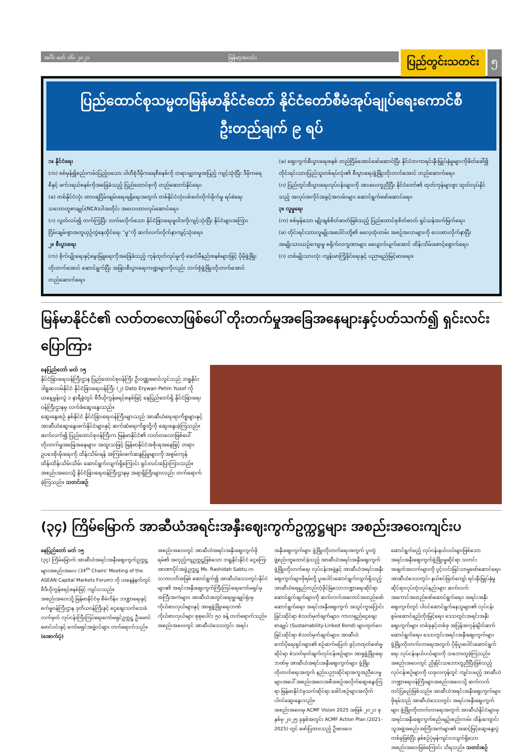အင်္ဂါ၊ မတ် ၁၆၊ ၂၀၂၁ မြန်မာ့အလင်း
ပြည်တွင်းသတင်း ၅
ပြည်ထောင်စုသမ္မတမြန်မာနိုင်ငံတော် နိုင်ငံတော်စီမံအုပ်ချုပ်ရေးကောင်စီ ဦးတည်ချက် ၉ ရပ်
၁။ နိုင်ငံရေး
(က) စစ်မှန်၍စည်းကမ်းပြည့်ဝသော ပါတီစုံဒီမိုကရေစီစနစ်ကို တရားမျှတမှုအပြည့် ကျင့်သုံးပြီး ဒီမိုကရေစီနှင့် ဖက်ဒရယ်စနစ်ကိုအခြေခံသည့် ပြည်ထောင်စုကို တည်ဆောက်နိုင်ရေး၊
(ခ) တစ်နိုင်ငံလုံး ထာဝရငြိမ်းချမ်းရေးရရှိရေးအတွက် တစ်နိုင်ငံလုံးပစ်ခတ်တိုက်ခိုက်မှု ရပ်စဲရေးသဘောတူစာချုပ်(NCA)ပါအတိုင်း အလေးထားလုပ်ဆောင်ရေး၊
(ဂ) လွတ်လပ်၍ တက်ကြွပြီး ဘက်မလိုက်သော နိုင်ငံခြားရေးမူဝါဒကိုကျင့်သုံးပြီး နိုင်ငံများအကြား ငြိမ်းချမ်းစွာအတူယှဉ်တွဲနေထိုင်ရေး “မူ”ကို ဆက်လက်လိုက်နာကျင့်သုံးရေး၊
၂။ စီးပွားရေး
(က) စိုက်ပျိုးရေးနှင့်မွေးမြူရေးကိုအခြေခံသည့် ကုန်ထုတ်လုပ်မှုကို ခေတ်မီနည်းစနစ်များဖြင့် ပိုမိုဖွံ့ဖြိုးတိုးတက်အောင် ဆောင်ရွက်ပြီး အခြားစီးပွားရေးကဏ္ဍများကိုလည်း ဘက်စုံဖွံ့ဖြိုးတိုးတက်အောင် တည်ဆောက်ရေး၊
(ခ) ဈေးကွက်စီးပွားရေးစနစ် တည်ငြိမ်အောင်ဖော်ဆောင်ပြီး နိုင်ငံတကာရင်းနှီးမြှုပ်နှံမှုများကိုဖိတ်ခေါ်၍ တိုင်းရင်းသားပြည်သူတစ်ရပ်လုံး၏ စီးပွားရေးဖွံ့ဖြိုးတိုးတက်အောင် တည်ဆောက်ရေး၊
(ဂ) ပြည်တွင်းစီးပွားရေးလုပ်ငန်းများကို အားပေးကူညီပြီး နိုင်ငံတော်၏ ထုတ်ကုန်များစွာ ထုတ်လုပ်နိုင်သည့် အလုပ်အကိုင်အခွင့်အလမ်းများ ဆောင်ရွက်ဖော်ဆောင်ရေး၊
၃။ လူမှုရေး
(က) စစ်မှန်သော မျိုးချစ်စိတ်ဓာတ်ဖြစ်သည့် ပြည်ထောင်စုစိတ်ဓာတ် ရှင်သန်ထက်မြက်ရေး၊
(ခ) တိုင်းရင်းသားလူမျိုးအပေါင်းတို့၏ ဓလေ့ထုံးတမ်း အစဉ်အလာများကို လေးစားလိုက်နာပြီး အမျိုးသားယဉ်ကျေးမှု စရိုက်လက္ခဏာများ မပျောက်ပျက်အောင် ထိန်းသိမ်းစောင့်ရှောက်ရေး၊
(ဂ) တစ်မျိုးသားလုံး ကျန်းမာကြံ့ခိုင်ရေးနှင့် ပညာရည်မြင့်မားရေး။
မြန်မာနိုင်ငံ၏ လတ်တလောဖြစ်ပေါ် တိုးတက်မှုအခြေအနေများနှင့်ပတ်သက်၍ ရှင်းလင်းပြောကြား
နေပြည်တော် မတ် ၁၅
နိုင်ငံခြားရေးဝန်ကြီးဌာန ပြည်ထောင်စုဝန်ကြီး ဦးဝဏ္ဏမောင်လွင်သည် ဘရူနိုင်းဒါရူဆလမ်နိုင်ငံ နိုင်ငံခြားရေးဝန်ကြီး (၂) Dato Erywan Pehin Yusof ကို ယနေ့မွန်းလွဲ ၁ နာရီခွဲတွင် ဗီဒီယိုကွန်ဖရင့်စနစ်ဖြင့် နေပြည်တော်ရှိ နိုင်ငံခြားရေးဝန်ကြီးဌာနမှ လက်ခံဆွေးနွေးသည်။
ဆွေးနွေးစဉ် နှစ်နိုင်ငံ နိုင်ငံခြားရေးဝန်ကြီးများသည် အာဆီယံရေးရာကိစ္စများနှင့် အာဆီယံဆွေးနွေးဖက်နိုင်ငံများနှင့် ဆက်ဆံရေးကိစ္စတို့ကို ဆွေးနွေးခဲ့ကြသည်။
ဆက်လက်၍ ပြည်ထောင်စုဝန်ကြီးက မြန်မာနိုင်ငံ၏ လတ်တလောဖြစ်ပေါ်တိုးတက်မှုအခြေအနေများ၊ အထူးသဖြင့် မြန်မာနိုင်ငံအစိုးရအနေဖြင့် တရားဥပဒေစိုးမိုးရေးကို ထိန်းသိမ်းရန် အကြမ်းဖက်ဆန္ဒပြမှုများကို အစွမ်းကုန်ထိန်းထိန်းသိမ်းသိမ်း ဆောင်ရွက်လျက်ရှိကြောင်း ရှင်းလင်းပြောကြားသည်။
အစည်းအဝေးသို့ နိုင်ငံခြားရေးဝန်ကြီးဌာနမှ အရာရှိကြီးများလည်း တက်ရောက်ခဲ့ကြသည်။ သတင်းစဉ်
(၃၄) ကြိမ်မြောက် အာဆီယံအရင်းအနှီးဈေးကွက်ဥက္ကဋ္ဌများ အစည်းအဝေးကျင်းပ
နေပြည်တော် မတ် ၁၅
(၃၄) ကြိမ်မြောက် အာဆီယံအရင်းအနှီးဈေးကွက်ဥက္ကဋ္ဌများအစည်းအဝေး (34<sup>th</sup> Chairs' Meeting of the ASEAN Capital Markets Forum) ကို ယနေ့နံနက်တွင် ဗီဒီယိုကွန်ဖရင့်စနစ်ဖြင့် ကျင်းပသည်။
အစည်းအဝေးသို့ မြန်မာနိုင်ငံမှ စီမံကိန်း၊ ဘဏ္ဍာရေးနှင့် စက်မှုဝန်ကြီးဌာန ဒုတိယဝန်ကြီးနှင့် ငွေချေးသက်သေခံလက်မှတ် လုပ်ငန်းကြီးကြပ်ရေးကော်မရှင်ဥက္ကဋ္ဌ ဦးမောင်မောင်ဝင်းနှင့် ကော်မရှင်အဖွဲ့ဝင်များ တက်ရောက်သည်။ (အောက်ပုံ)
အစည်းအဝေးတွင် အာဆီယံအရင်းအနှီးဈေးကွက်ဖိုရမ်၏ အလှည့်ကျဥက္ကဋ္ဌဖြစ်သော ဘရူနိုင်းနိုင်ငံ ငွေကြေးအာဏာပိုင်အဖွဲ့ဥက္ကဋ္ဌ Ms. Rashidah Sabtu က သဘာပတိအဖြစ် ဆောင်ရွက်၍ အာဆီယံဒေသတွင်းနိုင်ငံများ၏ အရင်းအနှီးဈေးကွက်ကြီးကြပ်ရေးကော်မရှင်မှ အကြီးအကဲများ၊ အာဆီယံအတွင်းရေးမှူးချုပ်ရုံးမှ ကိုယ်စားလှယ်များနှင့် အာရှဖွံ့ဖြိုးရေးဘဏ် ကိုယ်စားလှယ်များ စုစုပေါင်း ၅၀ ခန့် တက်ရောက်သည်။
အစည်းအဝေးတွင် အာဆီယံဒေသတွင်း အရင်း
အနှီးဈေးကွက်များ ဖွံ့ဖြိုးတိုးတက်ရေးအတွက် ပူးတွဲဖွဲ့စည်းထူထောင်ခဲ့သည့် အာဆီယံအရင်းအနှီးဈေးကွက်ဖွံ့ဖြိုးတိုးတက်ရေး လုပ်ငန်းအဖွဲ့နှင့် အာဆီယံအရင်းအနှီးဈေးကွက်များဖိုရမ်တို့ ပူးပေါင်းဆောင်ရွက်လျက်ရှိသည့် အာဆီယံရေရှည်တည်တံ့ခိုင်မြဲသောဘဏ္ဍာရေးဆိုင်ရာ ဆောင်ရွက်ချက်များကို ဆက်လက်အကောင်အထည်ဖော်ဆောင်ရွက်ရေး၊ အရင်းအနှီးဈေးကွက် အသွင်ကူးပြောင်းခြင်းဆိုင်ရာ စံသတ်မှတ်ချက်များ၊ ကာလရှည်ငွေချေးစာချုပ် (Sustainability-Linked Bond) များထုတ်ဝေခြင်းဆိုင်ရာ စံသတ်မှတ်ချက်များ၊ အာဆီယံကော်ပိုရေးရှင်းများ၏ စဉ်ဆက်မပြတ် ဖွင့်ဟထုတ်ဖော်မှုဆိုင်ရာ စံသတ်မှတ်ချက်လုပ်ငန်းစဉ်များ၊ အာရှဖွံ့ဖြိုးရေးဘဏ်မှ အာဆီယံအရင်းအနှီးဈေးကွက်များ ဖွံ့ဖြိုးတိုးတက်ရေးအတွက် နည်းပညာဆိုင်ရာအကူအညီပေးမှုများအပေါ် အစည်းအဝေးအစီအစဉ်အလိုက်ဆွေးနွေးကြရာ မြန်မာနိုင်ငံမှသက်ဆိုင်ရာ ခေါင်းစဉ်များအလိုက် ပါဝင်ဆွေးနွေးသည်။
အစည်းအဝေးမှ ACMF Vision 2025 အဖြစ် ၂၀၂၁ ခုနှစ်မှ ၂၀၂၅ ခုနှစ်အတွင်း ACMF Action Plan (2021-2025) တွင် ဖော်ပြထားသည့် ဦးစားပေး
ဆောင်ရွက်မည့် လုပ်ငန်းနယ်ပယ်များဖြစ်သော အရင်းအနှီးဈေးကွက်ဖွံ့ဖြိုးမှုဆိုင်ရာ သတင်းအချက်အလက်များကို ပွင့်လင်းမြင်သာမှုဖော်ဆောင်ရေး၊ အာဆီယံဒေသတွင်း နယ်စပ်ဖြတ်ကျော် ရင်းနှီးမြှုပ်နှံမှုဆိုင်ရာလုပ်ထုံးလုပ်နည်းများ ဆက်လက်အကောင်အထည်ဖော်ဆောင်ရွက်ရေး၊ အရင်းအနှီးဈေးကွက်တွင် ပါဝင်ဆောင်ရွက်နေသူများ၏ လုပ်ငန်းစွမ်းဆောင်ရည်တိုးမြှင့်ရေး၊ ဒေသတွင်းအရင်းအနှီးဈေးကွက်များ တစ်ခုနှင့်တစ်ခု အပြန်အလှန်ချိတ်ဆက်ဆောင်ရွက်ရေး၊ ဒေသတွင်းအရင်းအနှီးဈေးကွက်များ ဖွံ့ဖြိုးတိုးတက်လာရေးအတွက် ပိုမိုပူးပေါင်းဆောင်ရွက်ရေး လုပ်ငန်းနယ်ပယ်များကို သဘောတူခဲ့ကြသည်။
အစည်းအဝေးတွင် ညှိနှိုင်းသဘောတူညီပြီးဖြစ်သည့်လုပ်ငန်းစဉ်များကို ယခုလကုန်တွင် ကျင်းပမည့် အာဆီယံဘဏ္ဍာရေးဝန်ကြီးများအစည်းအဝေးသို့ ဆက်လက်တင်ပြမည်ဖြစ်သည်။ အာဆီယံအရင်းအနှီးဈေးကွက်များဖိုရမ်သည် အာဆီယံဒေသတွင်း အရင်းအနှီးဈေးကွက်များ ဖွံ့ဖြိုးတိုးတက်လာရေးအတွက် အာဆီယံနိုင်ငံများမှ အရင်းအနှီးဈေးကွက်စည်းမျဉ်းစည်းကမ်း ထိန်းကျောင်းသူအဖွဲ့အစည်းအကြီးအကဲများ၏ အဆင့်မြင့်ဆွေးနွေးပွဲတစ်ခုဖြစ်ပြီး နှစ်စဉ်ပုံမှန်ကျင်းပလျက်ရှိသော အစည်းအဝေးဖြစ်ကြောင်း သိရသည်။ သတင်းစဉ်